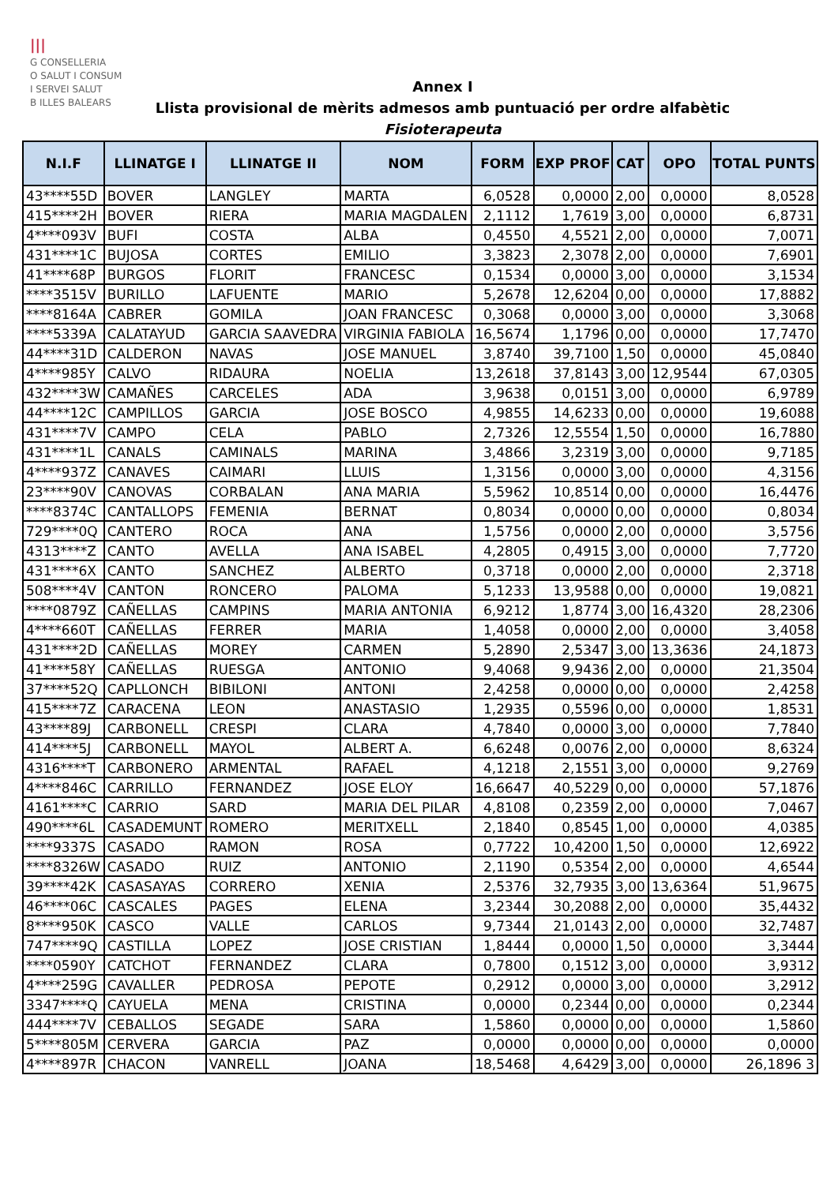|||
G CONSELLERIA
O SALUT I CONSUM
I SERVEI SALUT
B ILLES BALEARS
Annex I
Llista provisional de mèrits admesos amb puntuació per ordre alfabètic
Fisioterapeuta
| N.I.F | LLINATGE I | LLINATGE II | NOM | FORM | EXP PROF | CAT | OPO | TOTAL PUNTS |
| --- | --- | --- | --- | --- | --- | --- | --- | --- |
| 43****55D | BOVER | LANGLEY | MARTA | 6,0528 | 0,0000 | 2,00 | 0,0000 | 8,0528 |
| 415****2H | BOVER | RIERA | MARIA MAGDALEN | 2,1112 | 1,7619 | 3,00 | 0,0000 | 6,8731 |
| 4****093V | BUFI | COSTA | ALBA | 0,4550 | 4,5521 | 2,00 | 0,0000 | 7,0071 |
| 431****1C | BUJOSA | CORTES | EMILIO | 3,3823 | 2,3078 | 2,00 | 0,0000 | 7,6901 |
| 41****68P | BURGOS | FLORIT | FRANCESC | 0,1534 | 0,0000 | 3,00 | 0,0000 | 3,1534 |
| ****3515V | BURILLO | LAFUENTE | MARIO | 5,2678 | 12,6204 | 0,00 | 0,0000 | 17,8882 |
| ****8164A | CABRER | GOMILA | JOAN FRANCESC | 0,3068 | 0,0000 | 3,00 | 0,0000 | 3,3068 |
| ****5339A | CALATAYUD | GARCIA SAAVEDRA | VIRGINIA FABIOLA | 16,5674 | 1,1796 | 0,00 | 0,0000 | 17,7470 |
| 44****31D | CALDERON | NAVAS | JOSE MANUEL | 3,8740 | 39,7100 | 1,50 | 0,0000 | 45,0840 |
| 4****985Y | CALVO | RIDAURA | NOELIA | 13,2618 | 37,8143 | 3,00 | 12,9544 | 67,0305 |
| 432****3W | CAMAÑES | CARCELES | ADA | 3,9638 | 0,0151 | 3,00 | 0,0000 | 6,9789 |
| 44****12C | CAMPILLOS | GARCIA | JOSE BOSCO | 4,9855 | 14,6233 | 0,00 | 0,0000 | 19,6088 |
| 431****7V | CAMPO | CELA | PABLO | 2,7326 | 12,5554 | 1,50 | 0,0000 | 16,7880 |
| 431****1L | CANALS | CAMINALS | MARINA | 3,4866 | 3,2319 | 3,00 | 0,0000 | 9,7185 |
| 4****937Z | CANAVES | CAIMARI | LLUIS | 1,3156 | 0,0000 | 3,00 | 0,0000 | 4,3156 |
| 23****90V | CANOVAS | CORBALAN | ANA MARIA | 5,5962 | 10,8514 | 0,00 | 0,0000 | 16,4476 |
| ****8374C | CANTALLOPS | FEMENIA | BERNAT | 0,8034 | 0,0000 | 0,00 | 0,0000 | 0,8034 |
| 729****0Q | CANTERO | ROCA | ANA | 1,5756 | 0,0000 | 2,00 | 0,0000 | 3,5756 |
| 4313****Z | CANTO | AVELLA | ANA ISABEL | 4,2805 | 0,4915 | 3,00 | 0,0000 | 7,7720 |
| 431****6X | CANTO | SANCHEZ | ALBERTO | 0,3718 | 0,0000 | 2,00 | 0,0000 | 2,3718 |
| 508****4V | CANTON | RONCERO | PALOMA | 5,1233 | 13,9588 | 0,00 | 0,0000 | 19,0821 |
| ****0879Z | CAÑELLAS | CAMPINS | MARIA ANTONIA | 6,9212 | 1,8774 | 3,00 | 16,4320 | 28,2306 |
| 4****660T | CAÑELLAS | FERRER | MARIA | 1,4058 | 0,0000 | 2,00 | 0,0000 | 3,4058 |
| 431****2D | CAÑELLAS | MOREY | CARMEN | 5,2890 | 2,5347 | 3,00 | 13,3636 | 24,1873 |
| 41****58Y | CAÑELLAS | RUESGA | ANTONIO | 9,4068 | 9,9436 | 2,00 | 0,0000 | 21,3504 |
| 37****52Q | CAPLLONCH | BIBILONI | ANTONI | 2,4258 | 0,0000 | 0,00 | 0,0000 | 2,4258 |
| 415****7Z | CARACENA | LEON | ANASTASIO | 1,2935 | 0,5596 | 0,00 | 0,0000 | 1,8531 |
| 43****89J | CARBONELL | CRESPI | CLARA | 4,7840 | 0,0000 | 3,00 | 0,0000 | 7,7840 |
| 414****5J | CARBONELL | MAYOL | ALBERT A. | 6,6248 | 0,0076 | 2,00 | 0,0000 | 8,6324 |
| 4316****T | CARBONERO | ARMENTAL | RAFAEL | 4,1218 | 2,1551 | 3,00 | 0,0000 | 9,2769 |
| 4****846C | CARRILLO | FERNANDEZ | JOSE ELOY | 16,6647 | 40,5229 | 0,00 | 0,0000 | 57,1876 |
| 4161****C | CARRIO | SARD | MARIA DEL PILAR | 4,8108 | 0,2359 | 2,00 | 0,0000 | 7,0467 |
| 490****6L | CASADEMUNT | ROMERO | MERITXELL | 2,1840 | 0,8545 | 1,00 | 0,0000 | 4,0385 |
| ****9337S | CASADO | RAMON | ROSA | 0,7722 | 10,4200 | 1,50 | 0,0000 | 12,6922 |
| ****8326W | CASADO | RUIZ | ANTONIO | 2,1190 | 0,5354 | 2,00 | 0,0000 | 4,6544 |
| 39****42K | CASASAYAS | CORRERO | XENIA | 2,5376 | 32,7935 | 3,00 | 13,6364 | 51,9675 |
| 46****06C | CASCALES | PAGES | ELENA | 3,2344 | 30,2088 | 2,00 | 0,0000 | 35,4432 |
| 8****950K | CASCO | VALLE | CARLOS | 9,7344 | 21,0143 | 2,00 | 0,0000 | 32,7487 |
| 747****9Q | CASTILLA | LOPEZ | JOSE CRISTIAN | 1,8444 | 0,0000 | 1,50 | 0,0000 | 3,3444 |
| ****0590Y | CATCHOT | FERNANDEZ | CLARA | 0,7800 | 0,1512 | 3,00 | 0,0000 | 3,9312 |
| 4****259G | CAVALLER | PEDROSA | PEPOTE | 0,2912 | 0,0000 | 3,00 | 0,0000 | 3,2912 |
| 3347****Q | CAYUELA | MENA | CRISTINA | 0,0000 | 0,2344 | 0,00 | 0,0000 | 0,2344 |
| 444****7V | CEBALLOS | SEGADE | SARA | 1,5860 | 0,0000 | 0,00 | 0,0000 | 1,5860 |
| 5****805M | CERVERA | GARCIA | PAZ | 0,0000 | 0,0000 | 0,00 | 0,0000 | 0,0000 |
| 4****897R | CHACON | VANRELL | JOANA | 18,5468 | 4,6429 | 3,00 | 0,0000 | 26,1896 3 |